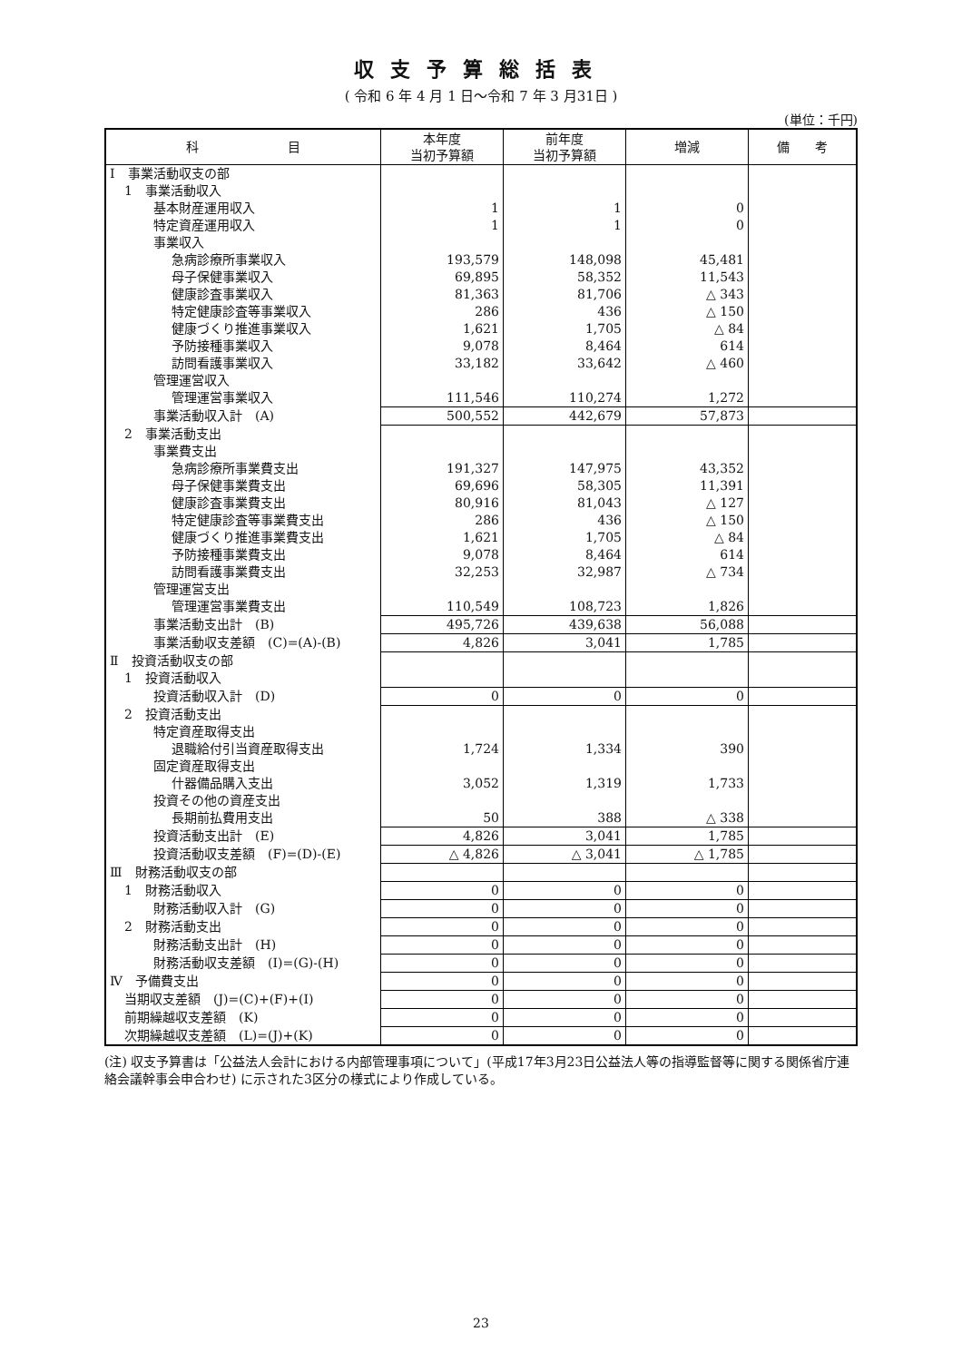収支予算総括表
( 令和 6 年 4 月 1 日～令和 7 年 3 月31日 )
(単位：千円)
| 科 目 | 本年度 当初予算額 | 前年度 当初予算額 | 増減 | 備 考 |
| --- | --- | --- | --- | --- |
| Ⅰ 事業活動収支の部 | | | | |
| 1 事業活動収入 | | | | |
| 基本財産運用収入 | 1 | 1 | 0 | |
| 特定資産運用収入 | 1 | 1 | 0 | |
| 事業収入 | | | | |
| 急病診療所事業収入 | 193,579 | 148,098 | 45,481 | |
| 母子保健事業収入 | 69,895 | 58,352 | 11,543 | |
| 健康診査事業収入 | 81,363 | 81,706 | △ 343 | |
| 特定健康診査等事業収入 | 286 | 436 | △ 150 | |
| 健康づくり推進事業収入 | 1,621 | 1,705 | △ 84 | |
| 予防接種事業収入 | 9,078 | 8,464 | 614 | |
| 訪問看護事業収入 | 33,182 | 33,642 | △ 460 | |
| 管理運営収入 | | | | |
| 管理運営事業収入 | 111,546 | 110,274 | 1,272 | |
| 事業活動収入計 (A) | 500,552 | 442,679 | 57,873 | |
| 2 事業活動支出 | | | | |
| 事業費支出 | | | | |
| 急病診療所事業費支出 | 191,327 | 147,975 | 43,352 | |
| 母子保健事業費支出 | 69,696 | 58,305 | 11,391 | |
| 健康診査事業費支出 | 80,916 | 81,043 | △ 127 | |
| 特定健康診査等事業費支出 | 286 | 436 | △ 150 | |
| 健康づくり推進事業費支出 | 1,621 | 1,705 | △ 84 | |
| 予防接種事業費支出 | 9,078 | 8,464 | 614 | |
| 訪問看護事業費支出 | 32,253 | 32,987 | △ 734 | |
| 管理運営支出 | | | | |
| 管理運営事業費支出 | 110,549 | 108,723 | 1,826 | |
| 事業活動支出計 (B) | 495,726 | 439,638 | 56,088 | |
| 事業活動収支差額 (C)=(A)-(B) | 4,826 | 3,041 | 1,785 | |
| Ⅱ 投資活動収支の部 | | | | |
| 1 投資活動収入 | | | | |
| 投資活動収入計 (D) | 0 | 0 | 0 | |
| 2 投資活動支出 | | | | |
| 特定資産取得支出 | | | | |
| 退職給付引当資産取得支出 | 1,724 | 1,334 | 390 | |
| 固定資産取得支出 | | | | |
| 什器備品購入支出 | 3,052 | 1,319 | 1,733 | |
| 投資その他の資産支出 | | | | |
| 長期前払費用支出 | 50 | 388 | △ 338 | |
| 投資活動支出計 (E) | 4,826 | 3,041 | 1,785 | |
| 投資活動収支差額 (F)=(D)-(E) | △ 4,826 | △ 3,041 | △ 1,785 | |
| Ⅲ 財務活動収支の部 | | | | |
| 1 財務活動収入 | 0 | 0 | 0 | |
| 財務活動収入計 (G) | 0 | 0 | 0 | |
| 2 財務活動支出 | 0 | 0 | 0 | |
| 財務活動支出計 (H) | 0 | 0 | 0 | |
| 財務活動収支差額 (I)=(G)-(H) | 0 | 0 | 0 | |
| Ⅳ 予備費支出 | 0 | 0 | 0 | |
| 当期収支差額 (J)=(C)+(F)+(I) | 0 | 0 | 0 | |
| 前期繰越収支差額 (K) | 0 | 0 | 0 | |
| 次期繰越収支差額 (L)=(J)+(K) | 0 | 0 | 0 | |
(注) 収支予算書は「公益法人会計における内部管理事項について」(平成17年3月23日公益法人等の指導監督等に関する関係省庁連絡会議幹事会申合わせ) に示された3区分の様式により作成している。
23